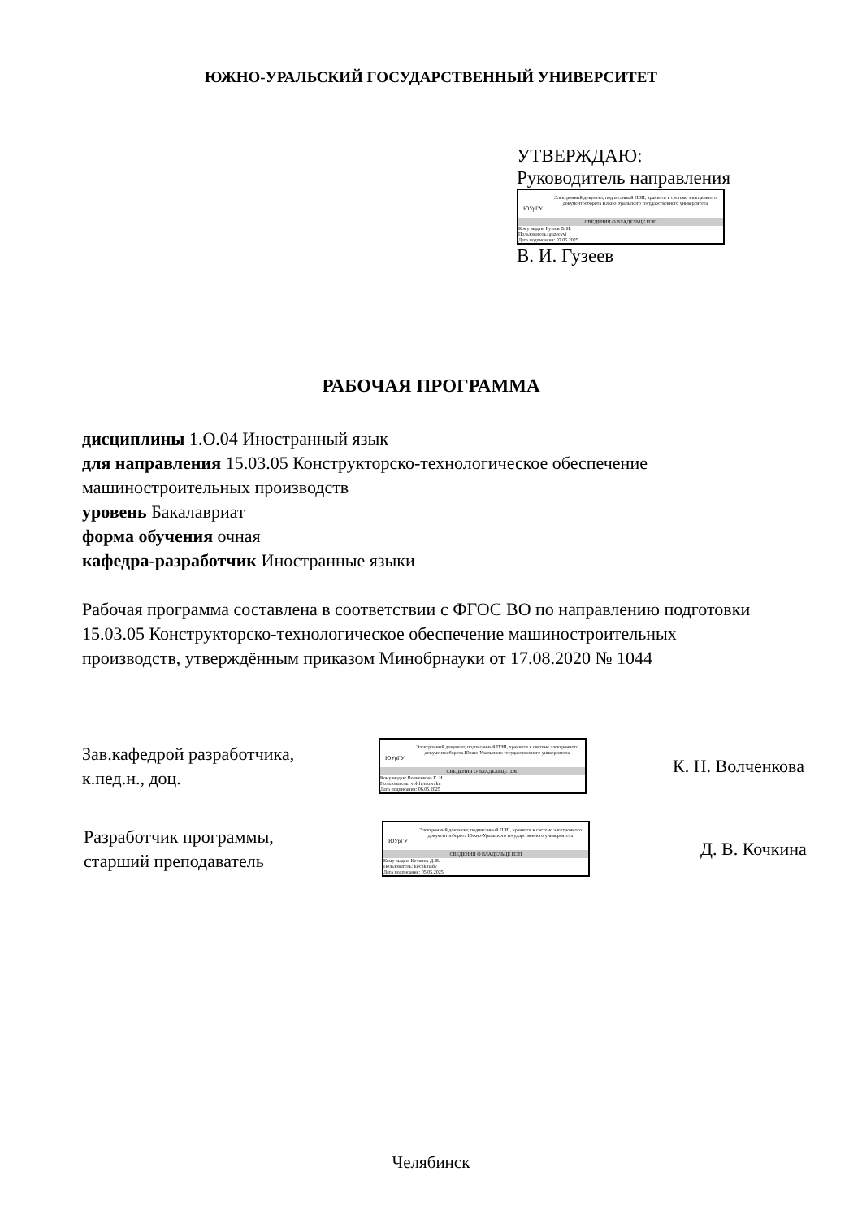ЮЖНО-УРАЛЬСКИЙ ГОСУДАРСТВЕННЫЙ УНИВЕРСИТЕТ
УТВЕРЖДАЮ:
Руководитель направления
ЮУрГУ
Электронный документ, подписанный ПЭП, хранится в системе электронного документооборота Южно-Уральского государственного университета
СВЕДЕНИЯ О ВЛАДЕЛЬЦЕ ПЭП
Кому выдан: Гузеев В. И.
Пользователь: guzeevvi
Дата подписания: 07.05.2025
В. И. Гузеев
РАБОЧАЯ ПРОГРАММА
дисциплины 1.О.04 Иностранный язык
для направления 15.03.05 Конструкторско-технологическое обеспечение машиностроительных производств
уровень Бакалавриат
форма обучения очная
кафедра-разработчик Иностранные языки
Рабочая программа составлена в соответствии с ФГОС ВО по направлению подготовки 15.03.05 Конструкторско-технологическое обеспечение машиностроительных производств, утверждённым приказом Минобрнауки от 17.08.2020 № 1044
Зав.кафедрой разработчика,
к.пед.н., доц.
ЮУрГУ
Электронный документ, подписанный ПЭП, хранится в системе электронного документооборота Южно-Уральского государственного университета
СВЕДЕНИЯ О ВЛАДЕЛЬЦЕ ПЭП
Кому выдан: Волченкова К. Н.
Пользователь: volchenkovakn
Дата подписания: 06.05.2025
К. Н. Волченкова
Разработчик программы,
старший преподаватель
ЮУрГУ
Электронный документ, подписанный ПЭП, хранится в системе электронного документооборота Южно-Уральского государственного университета
СВЕДЕНИЯ О ВЛАДЕЛЬЦЕ ПЭП
Кому выдан: Кочкина Д. В.
Пользователь: kochkinadv
Дата подписания: 05.05.2025
Д. В. Кочкина
Челябинск